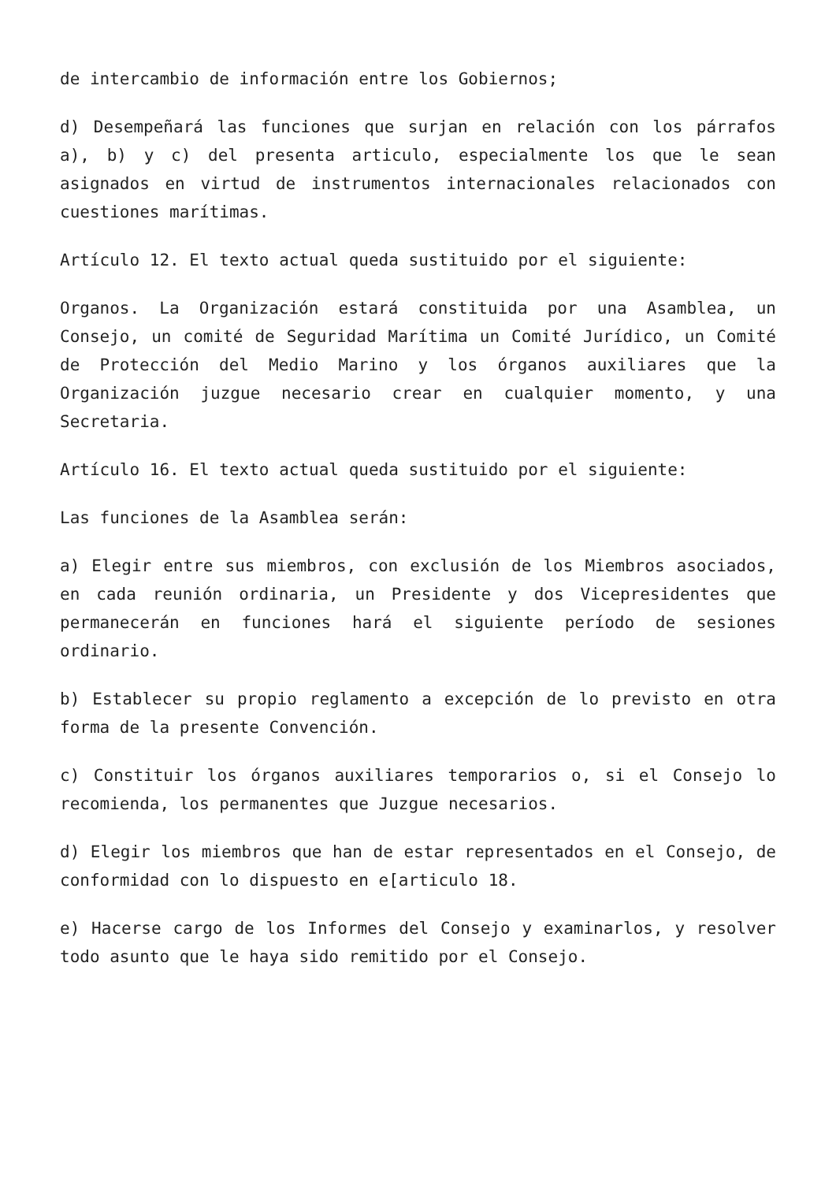de intercambio de información entre los Gobiernos;
d) Desempeñará las funciones que surjan en relación con los párrafos a), b) y c) del presenta articulo, especialmente los que le sean asignados en virtud de instrumentos internacionales relacionados con cuestiones marítimas.
Artículo 12. El texto actual queda sustituido por el siguiente:
Organos. La Organización estará constituida por una Asamblea, un Consejo, un comité de Seguridad Marítima un Comité Jurídico, un Comité de Protección del Medio Marino y los órganos auxiliares que la Organización juzgue necesario crear en cualquier momento, y una Secretaria.
Artículo 16. El texto actual queda sustituido por el siguiente:
Las funciones de la Asamblea serán:
a) Elegir entre sus miembros, con exclusión de los Miembros asociados, en cada reunión ordinaria, un Presidente y dos Vicepresidentes que permanecerán en funciones hará el siguiente período de sesiones ordinario.
b) Establecer su propio reglamento a excepción de lo previsto en otra forma de la presente Convención.
c) Constituir los órganos auxiliares temporarios o, si el Consejo lo recomienda, los permanentes que Juzgue necesarios.
d) Elegir los miembros que han de estar representados en el Consejo, de conformidad con lo dispuesto en e[articulo 18.
e) Hacerse cargo de los Informes del Consejo y examinarlos, y resolver todo asunto que le haya sido remitido por el Consejo.